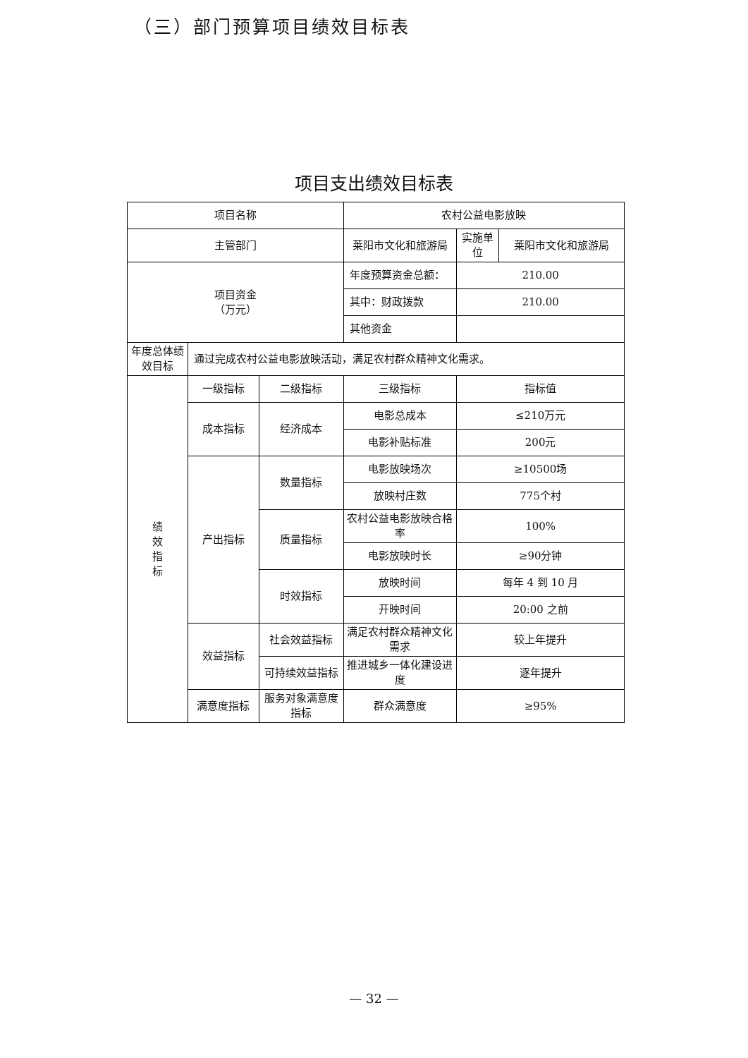（三）部门预算项目绩效目标表
项目支出绩效目标表
| 项目名称 | | | 农村公益电影放映 | | |
| 主管部门 | | | 莱阳市文化和旅游局 | 实施单位 | 莱阳市文化和旅游局 |
| 项目资金 （万元） | | | 年度预算资金总额： | 210.00 | |
| | | | 其中：财政拨款 | 210.00 | |
| | | | 其他资金 | | |
| 年度总体绩效目标 | 通过完成农村公益电影放映活动，满足农村群众精神文化需求。 | | | | |
| 绩 效 指 标 | 一级指标 | 二级指标 | 三级指标 | 指标值 | |
| | 成本指标 | 经济成本 | 电影总成本 | ≤210万元 | |
| | | | 电影补贴标准 | 200元 | |
| | 产出指标 | 数量指标 | 电影放映场次 | ≥10500场 | |
| | | | 放映村庄数 | 775个村 | |
| | | 质量指标 | 农村公益电影放映合格率 | 100% | |
| | | | 电影放映时长 | ≥90分钟 | |
| | | 时效指标 | 放映时间 | 每年 4 到 10 月 | |
| | | | 开映时间 | 20:00 之前 | |
| | 效益指标 | 社会效益指标 | 满足农村群众精神文化需求 | 较上年提升 | |
| | | 可持续效益指标 | 推进城乡一体化建设进度 | 逐年提升 | |
| | 满意度指标 | 服务对象满意度指标 | 群众满意度 | ≥95% | |
— 32 —